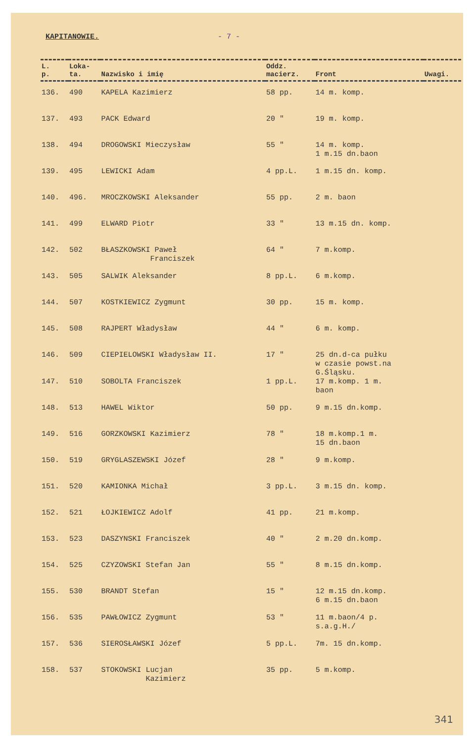KAPITANOWIE. - 7 -
| L. p. | Loka- ta. | Nazwisko i imię | Oddz. macierz. | Front | Uwagi. |
| --- | --- | --- | --- | --- | --- |
| 136. | 490 | KAPELA Kazimierz | 58 pp. | 14 m. komp. | |
| 137. | 493 | PACK Edward | 20 " | 19 m. komp. | |
| 138. | 494 | DROGOWSKI Mieczysław | 55 " | 14 m. komp. 1 m.15 dn.baon | |
| 139. | 495 | LEWICKI Adam | 4 pp.L. | 1 m.15 dn. komp. | |
| 140. | 496. | MROCZKOWSKI Aleksander | 55 pp. | 2 m. baon | |
| 141. | 499 | ELWARD Piotr | 33 " | 13 m.15 dn. komp. | |
| 142. | 502 | BŁASZKOWSKI Paweł Franciszek | 64 " | 7 m.komp. | |
| 143. | 505 | SALWIK Aleksander | 8 pp.L. | 6 m.komp. | |
| 144. | 507 | KOSTKIEWICZ Zygmunt | 30 pp. | 15 m. komp. | |
| 145. | 508 | RAJPERT Władysław | 44 " | 6 m. komp. | |
| 146. | 509 | CIEPIELOWSKI Władysław II. | 17 " | 25 dn.d-ca pułku w czasie powst.na G.Śląsku. | |
| 147. | 510 | SOBOLTA Franciszek | 1 pp.L. | 17 m.komp. 1 m. baon | |
| 148. | 513 | HAWEL Wiktor | 50 pp. | 9 m.15 dn.komp. | |
| 149. | 516 | GORZKOWSKI Kazimierz | 78 " | 18 m.komp.1 m. 15 dn.baon | |
| 150. | 519 | GRYGLASZEWSKI Józef | 28 " | 9 m.komp. | |
| 151. | 520 | KAMIONKA Michał | 3 pp.L. | 3 m.15 dn. komp. | |
| 152. | 521 | ŁOJKIEWICZ Adolf | 41 pp. | 21 m.komp. | |
| 153. | 523 | DASZYNSKI Franciszek | 40 " | 2 m.20 dn.komp. | |
| 154. | 525 | CZYZOWSKI Stefan Jan | 55 " | 8 m.15 dn.komp. | |
| 155. | 530 | BRANDT Stefan | 15 " | 12 m.15 dn.komp. 6 m.15 dn.baon | |
| 156. | 535 | PAWŁOWICZ Zygmunt | 53 " | 11 m.baon/4 p. s.a.g.H./ | |
| 157. | 536 | SIEROSŁAWSKI Józef | 5 pp.L. | 7m. 15 dn.komp. | |
| 158. | 537 | STOKOWSKI Lucjan Kazimierz | 35 pp. | 5 m.komp. | |
341